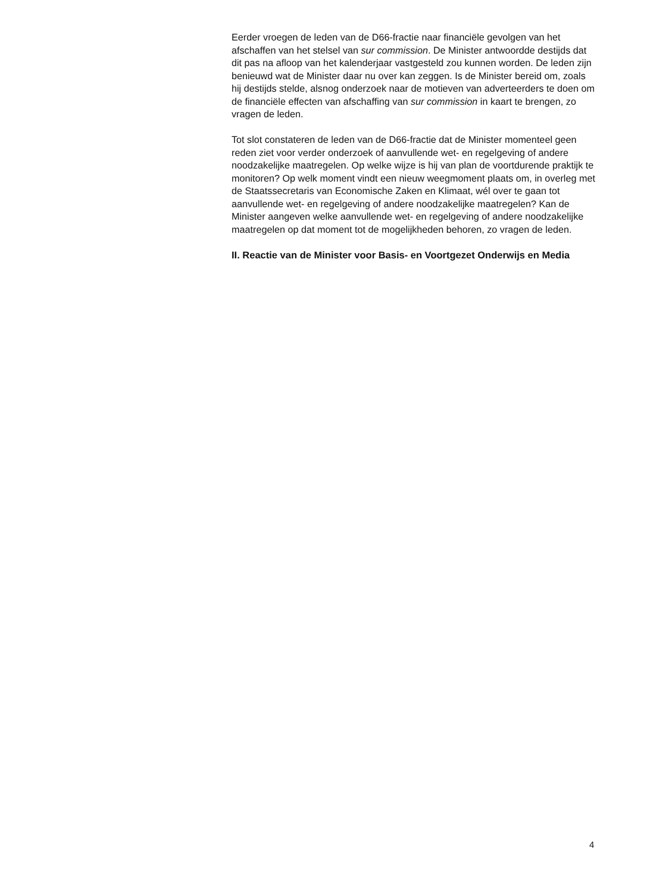Eerder vroegen de leden van de D66-fractie naar financiële gevolgen van het afschaffen van het stelsel van sur commission. De Minister antwoordde destijds dat dit pas na afloop van het kalenderjaar vastgesteld zou kunnen worden. De leden zijn benieuwd wat de Minister daar nu over kan zeggen. Is de Minister bereid om, zoals hij destijds stelde, alsnog onderzoek naar de motieven van adverteerders te doen om de financiële effecten van afschaffing van sur commission in kaart te brengen, zo vragen de leden.
Tot slot constateren de leden van de D66-fractie dat de Minister momenteel geen reden ziet voor verder onderzoek of aanvullende wet- en regelgeving of andere noodzakelijke maatregelen. Op welke wijze is hij van plan de voortdurende praktijk te monitoren? Op welk moment vindt een nieuw weegmoment plaats om, in overleg met de Staatssecretaris van Economische Zaken en Klimaat, wél over te gaan tot aanvullende wet- en regelgeving of andere noodzakelijke maatregelen? Kan de Minister aangeven welke aanvullende wet- en regelgeving of andere noodzakelijke maatregelen op dat moment tot de mogelijkheden behoren, zo vragen de leden.
II. Reactie van de Minister voor Basis- en Voortgezet Onderwijs en Media
4